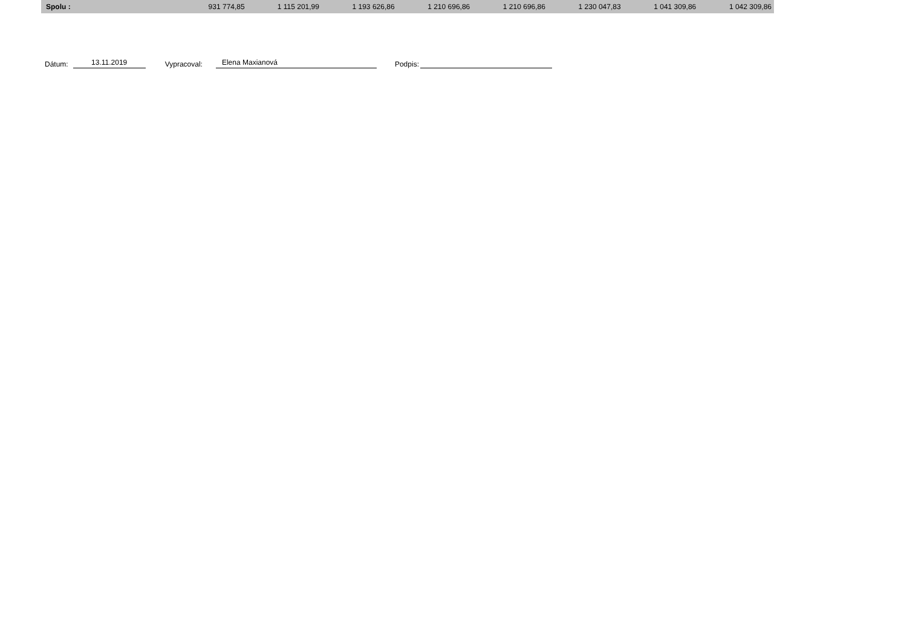| Spolu : | 931 774,85 | 1 115 201,99 | 1 193 626,86 | 1 210 696,86 | 1 210 696,86 | 1 230 047,83 | 1 041 309,86 | 1 042 309,86 |
Dátum: 13.11.2019 Vypracoval: Elena Maxianová Podpis: